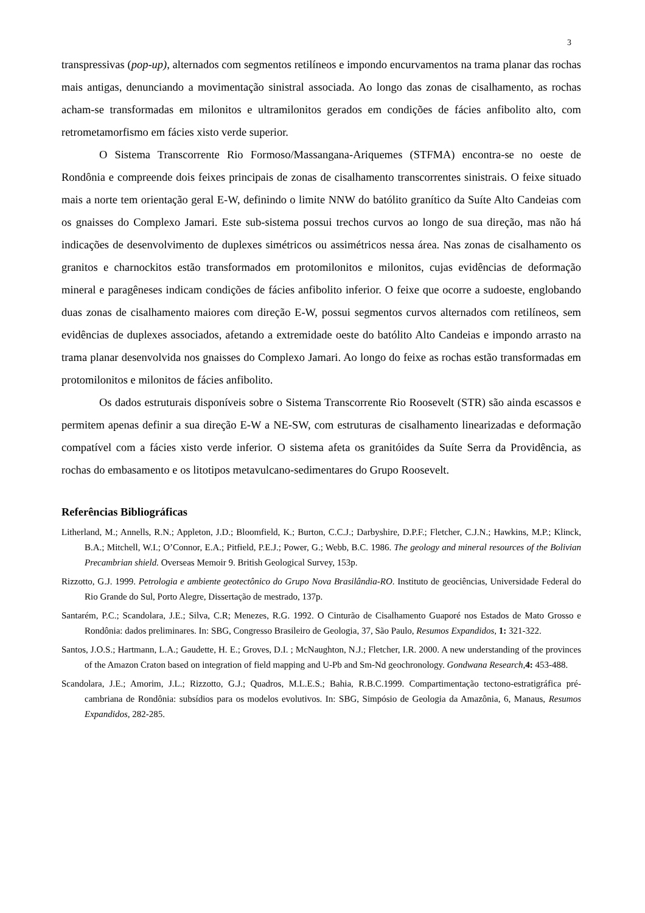3
transpressivas (pop-up), alternados com segmentos retilíneos e impondo encurvamentos na trama planar das rochas mais antigas, denunciando a movimentação sinistral associada. Ao longo das zonas de cisalhamento, as rochas acham-se transformadas em milonitos e ultramilonitos gerados em condições de fácies anfibolito alto, com retrometamorfismo em fácies xisto verde superior.
O Sistema Transcorrente Rio Formoso/Massangana-Ariquemes (STFMA) encontra-se no oeste de Rondônia e compreende dois feixes principais de zonas de cisalhamento transcorrentes sinistrais. O feixe situado mais a norte tem orientação geral E-W, definindo o limite NNW do batólito granítico da Suíte Alto Candeias com os gnaisses do Complexo Jamari. Este sub-sistema possui trechos curvos ao longo de sua direção, mas não há indicações de desenvolvimento de duplexes simétricos ou assimétricos nessa área. Nas zonas de cisalhamento os granitos e charnockitos estão transformados em protomilonitos e milonitos, cujas evidências de deformação mineral e paragêneses indicam condições de fácies anfibolito inferior. O feixe que ocorre a sudoeste, englobando duas zonas de cisalhamento maiores com direção E-W, possui segmentos curvos alternados com retilíneos, sem evidências de duplexes associados, afetando a extremidade oeste do batólito Alto Candeias e impondo arrasto na trama planar desenvolvida nos gnaisses do Complexo Jamari. Ao longo do feixe as rochas estão transformadas em protomilonitos e milonitos de fácies anfibolito.
Os dados estruturais disponíveis sobre o Sistema Transcorrente Rio Roosevelt (STR) são ainda escassos e permitem apenas definir a sua direção E-W a NE-SW, com estruturas de cisalhamento linearizadas e deformação compatível com a fácies xisto verde inferior. O sistema afeta os granitóides da Suíte Serra da Providência, as rochas do embasamento e os litotipos metavulcano-sedimentares do Grupo Roosevelt.
Referências Bibliográficas
Litherland, M.; Annells, R.N.; Appleton, J.D.; Bloomfield, K.; Burton, C.C.J.; Darbyshire, D.P.F.; Fletcher, C.J.N.; Hawkins, M.P.; Klinck, B.A.; Mitchell, W.I.; O’Connor, E.A.; Pitfield, P.E.J.; Power, G.; Webb, B.C. 1986. The geology and mineral resources of the Bolivian Precambrian shield. Overseas Memoir 9. British Geological Survey, 153p.
Rizzotto, G.J. 1999. Petrologia e ambiente geotectônico do Grupo Nova Brasilândia-RO. Instituto de geociências, Universidade Federal do Rio Grande do Sul, Porto Alegre, Dissertação de mestrado, 137p.
Santarém, P.C.; Scandolara, J.E.; Silva, C.R; Menezes, R.G. 1992. O Cinturão de Cisalhamento Guaporé nos Estados de Mato Grosso e Rondônia: dados preliminares. In: SBG, Congresso Brasileiro de Geologia, 37, São Paulo, Resumos Expandidos, 1: 321-322.
Santos, J.O.S.; Hartmann, L.A.; Gaudette, H. E.; Groves, D.I. ; McNaughton, N.J.; Fletcher, I.R. 2000. A new understanding of the provinces of the Amazon Craton based on integration of field mapping and U-Pb and Sm-Nd geochronology. Gondwana Research, 4: 453-488.
Scandolara, J.E.; Amorim, J.L.; Rizzotto, G.J.; Quadros, M.L.E.S.; Bahia, R.B.C.1999. Compartimentação tectono-estratigráfica pré-cambriana de Rondônia: subsídios para os modelos evolutivos. In: SBG, Simpósio de Geologia da Amazônia, 6, Manaus, Resumos Expandidos, 282-285.